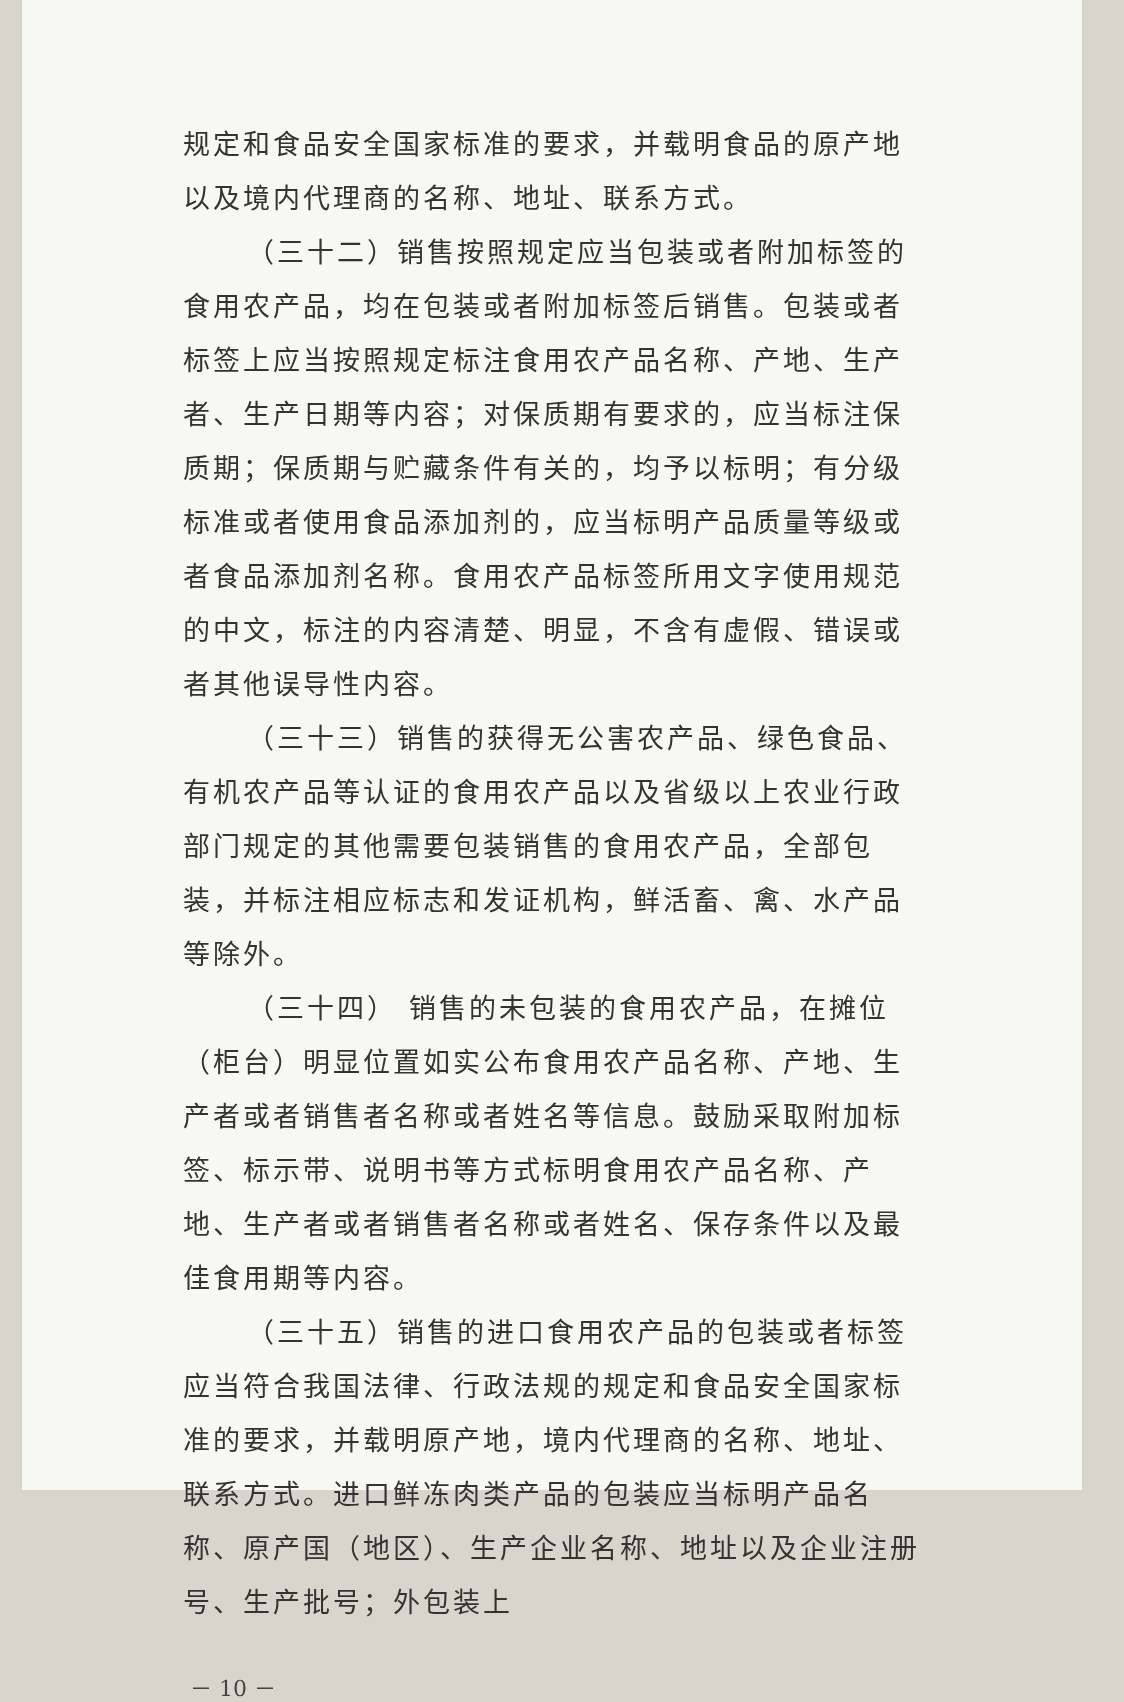规定和食品安全国家标准的要求，并载明食品的原产地以及境内代理商的名称、地址、联系方式。
（三十二）销售按照规定应当包装或者附加标签的食用农产品，均在包装或者附加标签后销售。包装或者标签上应当按照规定标注食用农产品名称、产地、生产者、生产日期等内容；对保质期有要求的，应当标注保质期；保质期与贮藏条件有关的，均予以标明；有分级标准或者使用食品添加剂的，应当标明产品质量等级或者食品添加剂名称。食用农产品标签所用文字使用规范的中文，标注的内容清楚、明显，不含有虚假、错误或者其他误导性内容。
（三十三）销售的获得无公害农产品、绿色食品、有机农产品等认证的食用农产品以及省级以上农业行政部门规定的其他需要包装销售的食用农产品，全部包装，并标注相应标志和发证机构，鲜活畜、禽、水产品等除外。
（三十四） 销售的未包装的食用农产品，在摊位（柜台）明显位置如实公布食用农产品名称、产地、生产者或者销售者名称或者姓名等信息。鼓励采取附加标签、标示带、说明书等方式标明食用农产品名称、产地、生产者或者销售者名称或者姓名、保存条件以及最佳食用期等内容。
（三十五）销售的进口食用农产品的包装或者标签应当符合我国法律、行政法规的规定和食品安全国家标准的要求，并载明原产地，境内代理商的名称、地址、联系方式。进口鲜冻肉类产品的包装应当标明产品名称、原产国（地区）、生产企业名称、地址以及企业注册号、生产批号；外包装上
－ 10 －